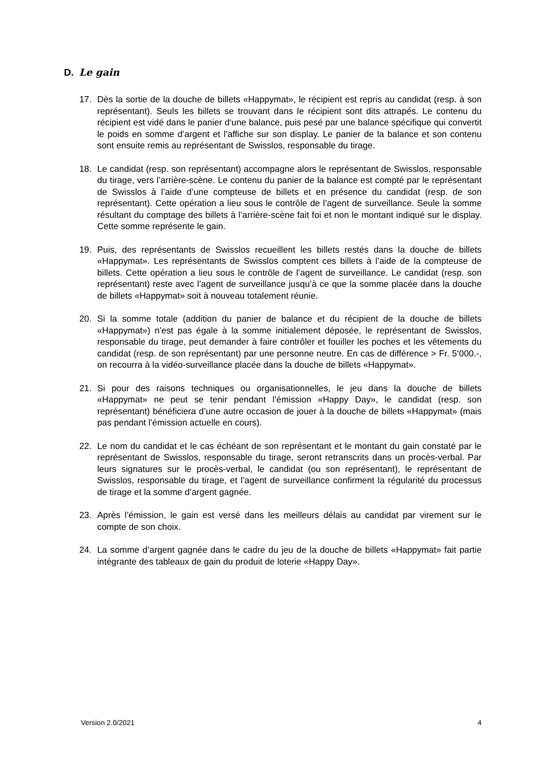D. Le gain
17. Dès la sortie de la douche de billets «Happymat», le récipient est repris au candidat (resp. à son représentant). Seuls les billets se trouvant dans le récipient sont dits attrapés. Le contenu du récipient est vidé dans le panier d‘une balance, puis pesé par une balance spécifique qui convertit le poids en somme d’argent et l’affiche sur son display. Le panier de la balance et son contenu sont ensuite remis au représentant de Swisslos, responsable du tirage.
18. Le candidat (resp. son représentant) accompagne alors le représentant de Swisslos, responsable du tirage, vers l’arrière-scène. Le contenu du panier de la balance est compté par le représentant de Swisslos à l’aide d’une compteuse de billets et en présence du candidat (resp. de son représentant). Cette opération a lieu sous le contrôle de l’agent de surveillance. Seule la somme résultant du comptage des billets à l’arrière-scène fait foi et non le montant indiqué sur le display. Cette somme représente le gain.
19. Puis, des représentants de Swisslos recueillent les billets restés dans la douche de billets «Happymat». Les représentants de Swisslos comptent ces billets à l’aide de la compteuse de billets. Cette opération a lieu sous le contrôle de l’agent de surveillance. Le candidat (resp. son représentant) reste avec l’agent de surveillance jusqu’à ce que la somme placée dans la douche de billets «Happymat» soit à nouveau totalement réunie.
20. Si la somme totale (addition du panier de balance et du récipient de la douche de billets «Happymat») n’est pas égale à la somme initialement déposée, le représentant de Swisslos, responsable du tirage, peut demander à faire contrôler et fouiller les poches et les vêtements du candidat (resp. de son représentant) par une personne neutre. En cas de différence > Fr. 5‘000.-, on recourra à la vidéo-surveillance placée dans la douche de billets «Happymat».
21. Si pour des raisons techniques ou organisationnelles, le jeu dans la douche de billets «Happymat» ne peut se tenir pendant l’émission «Happy Day», le candidat (resp. son représentant) bénéficiera d’une autre occasion de jouer à la douche de billets «Happymat» (mais pas pendant l’émission actuelle en cours).
22. Le nom du candidat et le cas échéant de son représentant et le montant du gain constaté par le représentant de Swisslos, responsable du tirage, seront retranscrits dans un procès-verbal. Par leurs signatures sur le procès-verbal, le candidat (ou son représentant), le représentant de Swisslos, responsable du tirage, et l’agent de surveillance confirment la régularité du processus de tirage et la somme d’argent gagnée.
23. Après l’émission, le gain est versé dans les meilleurs délais au candidat par virement sur le compte de son choix.
24. La somme d’argent gagnée dans le cadre du jeu de la douche de billets «Happymat» fait partie intégrante des tableaux de gain du produit de loterie «Happy Day».
Version 2.0/2021 4